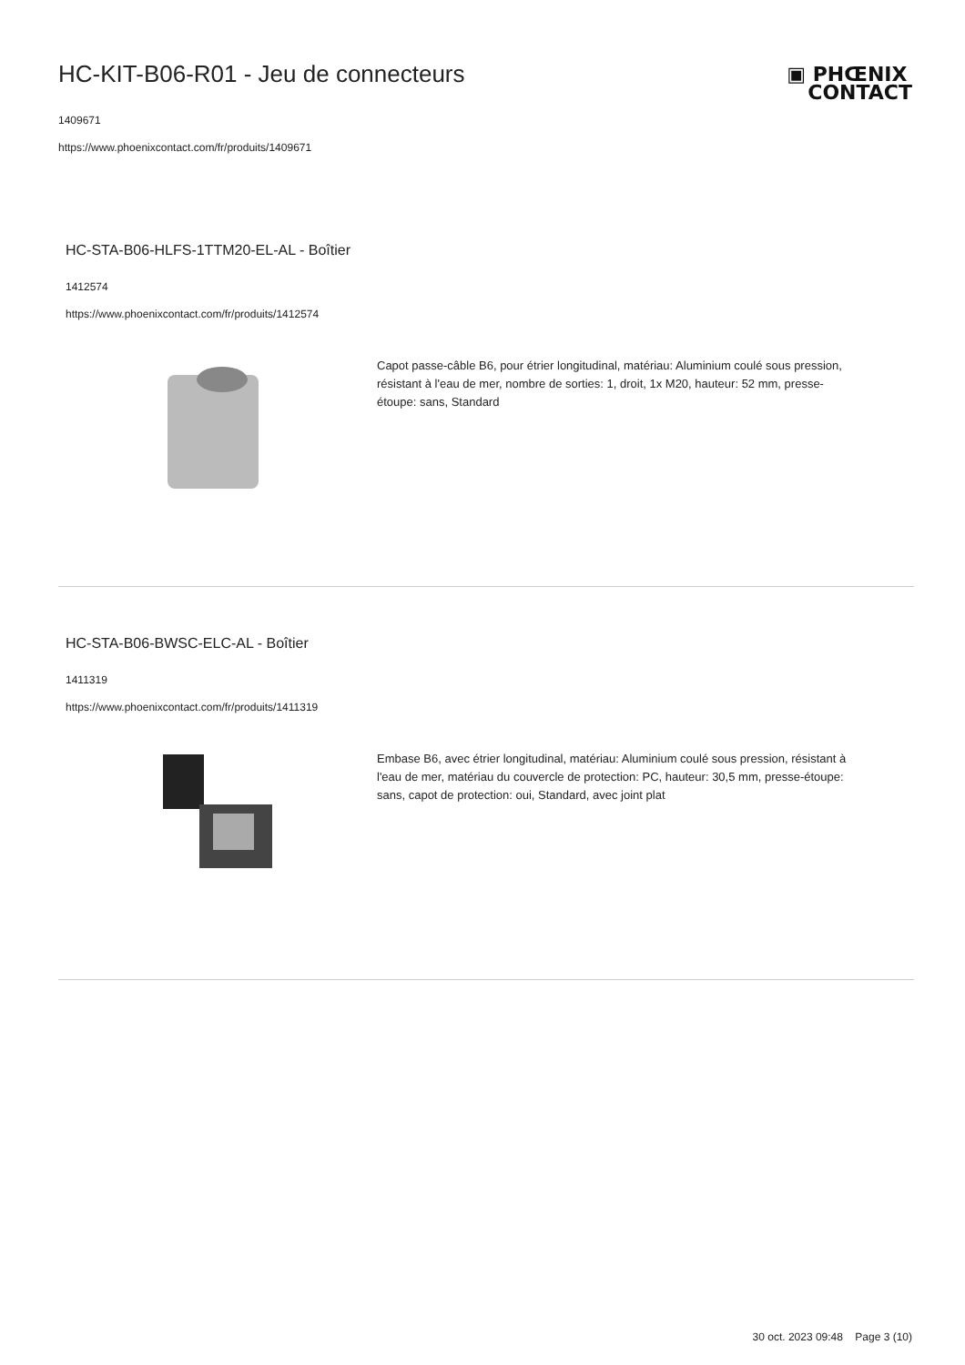HC-KIT-B06-R01 - Jeu de connecteurs
1409671
https://www.phoenixcontact.com/fr/produits/1409671
▣ PHŒNIX
CONTACT
HC-STA-B06-HLFS-1TTM20-EL-AL - Boîtier
1412574
https://www.phoenixcontact.com/fr/produits/1412574
Capot passe-câble B6, pour étrier longitudinal, matériau: Aluminium coulé sous pression, résistant à l'eau de mer, nombre de sorties: 1, droit, 1x M20, hauteur: 52 mm, presse-étoupe: sans, Standard
HC-STA-B06-BWSC-ELC-AL - Boîtier
1411319
https://www.phoenixcontact.com/fr/produits/1411319
Embase B6, avec étrier longitudinal, matériau: Aluminium coulé sous pression, résistant à l'eau de mer, matériau du couvercle de protection: PC, hauteur: 30,5 mm, presse-étoupe: sans, capot de protection: oui, Standard, avec joint plat
30 oct. 2023 09:48 Page 3 (10)